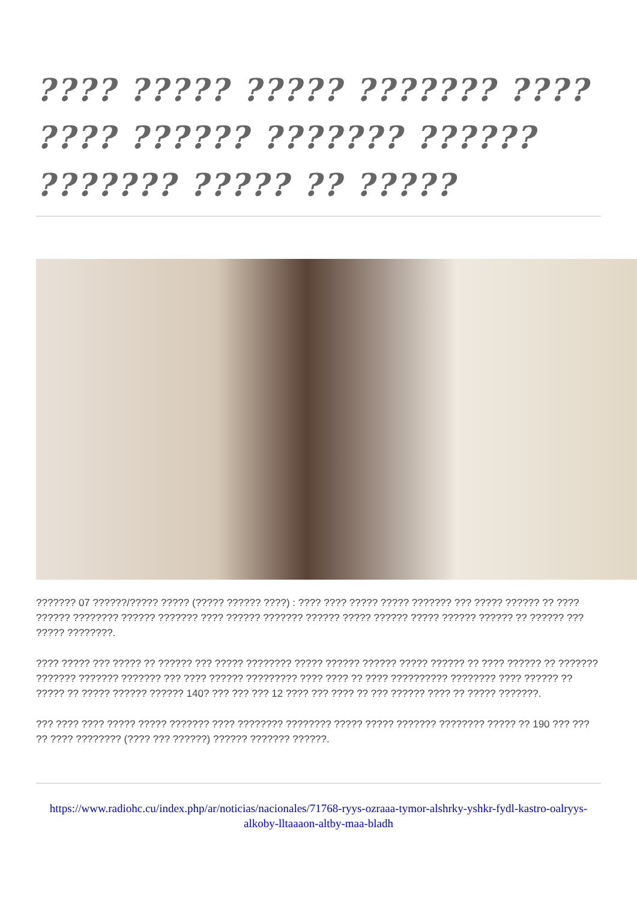???? ????? ????? ??????? ???? ???? ?????? ??????? ?????? ??????? ????? ?? ?????
??????? 07 ??????/????? ????? (????? ?????? ????) : ???? ???? ????? ????? ??????? ??? ????? ?????? ?? ???? ?????? ???????? ?????? ??????? ???? ?????? ??????? ?????? ????? ?????? ????? ?????? ?????? ?? ?????? ??? ????? ????????.
???? ????? ??? ????? ?? ?????? ??? ????? ???????? ????? ?????? ?????? ????? ?????? ?? ???? ?????? ?? ??????? ??????? ??????? ??????? ??? ???? ?????? ????????? ???? ???? ?? ???? ?????????? ???????? ???? ?????? ?? ????? ?? ????? ?????? ?????? 140? ??? ??? ??? 12 ???? ??? ???? ?? ??? ?????? ???? ?? ????? ???????.
??? ???? ???? ????? ????? ??????? ???? ???????? ???????? ????? ????? ??????? ???????? ????? ?? 190 ??? ??? ?? ???? ???????? (???? ??? ??????) ?????? ??????? ??????.
https://www.radiohc.cu/index.php/ar/noticias/nacionales/71768-ryys-ozraaa-tymor-alshrky-yshkr-fydl-kastro-oalryys-alkoby-lltaaaon-altby-maa-bladh